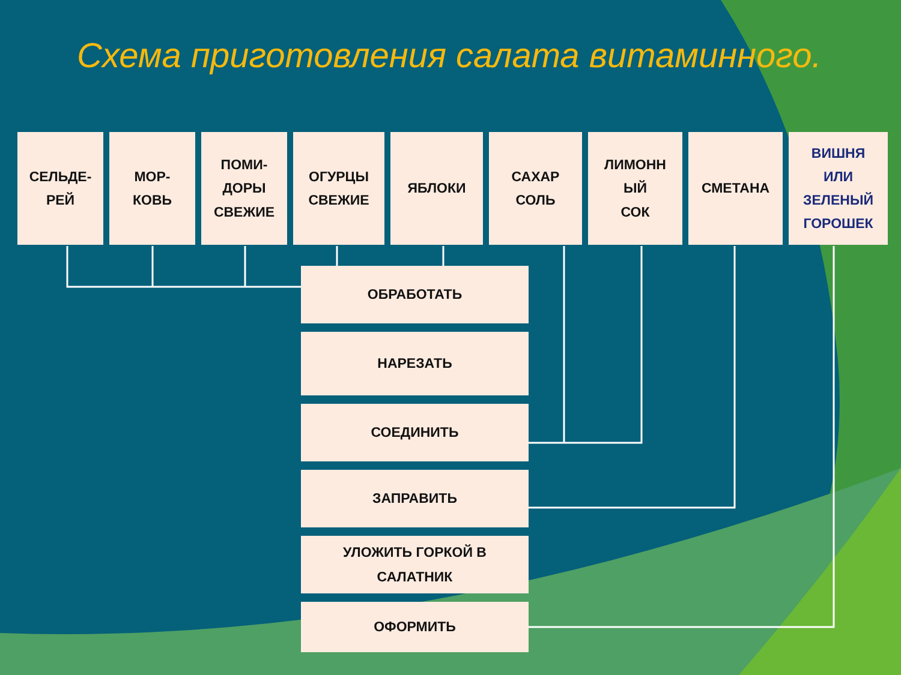Схема приготовления салата витаминного.
СЕЛЬДЕ-
РЕЙ
МОР-
КОВЬ
ПОМИ-
ДОРЫ
СВЕЖИЕ
ОГУРЦЫ
СВЕЖИЕ
ЯБЛОКИ САХАР
СОЛЬ
ЛИМОНН
ЫЙ
СОК
СМЕТАНА ВИШНЯ
ИЛИ
ЗЕЛЕНЫЙ
ГОРОШЕК
ОБРАБОТАТЬ
НАРЕЗАТЬ
СОЕДИНИТЬ
ЗАПРАВИТЬ
УЛОЖИТЬ ГОРКОЙ В
САЛАТНИК
ОФОРМИТЬ